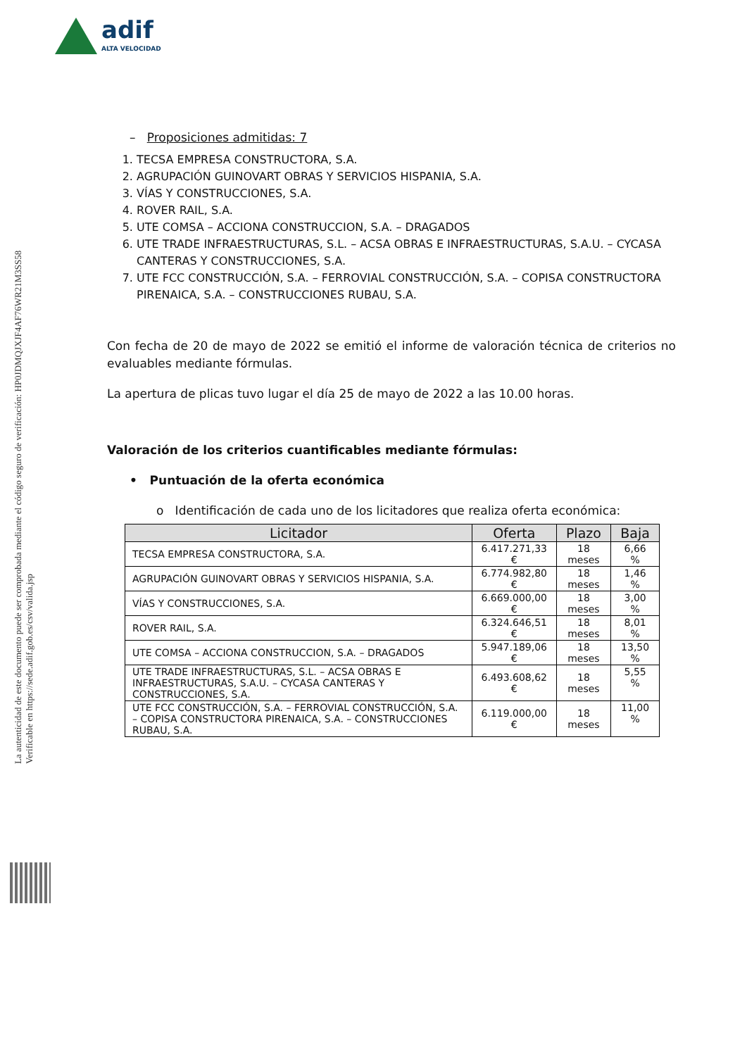adif
ALTA VELOCIDAD
La autenticidad de este documento puede ser comprobada mediante el código seguro de verificación: HP0JDMQJXJF4AF76WR21M3SS58
Verificable en https://sede.adif.gob.es/csv/valida.jsp
– Proposiciones admitidas: 7
1. TECSA EMPRESA CONSTRUCTORA, S.A.
2. AGRUPACIÓN GUINOVART OBRAS Y SERVICIOS HISPANIA, S.A.
3. VÍAS Y CONSTRUCCIONES, S.A.
4. ROVER RAIL, S.A.
5. UTE COMSA – ACCIONA CONSTRUCCION, S.A. – DRAGADOS
6. UTE TRADE INFRAESTRUCTURAS, S.L. – ACSA OBRAS E INFRAESTRUCTURAS, S.A.U. – CYCASA CANTERAS Y CONSTRUCCIONES, S.A.
7. UTE FCC CONSTRUCCIÓN, S.A. – FERROVIAL CONSTRUCCIÓN, S.A. – COPISA CONSTRUCTORA PIRENAICA, S.A. – CONSTRUCCIONES RUBAU, S.A.
Con fecha de 20 de mayo de 2022 se emitió el informe de valoración técnica de criterios no evaluables mediante fórmulas.
La apertura de plicas tuvo lugar el día 25 de mayo de 2022 a las 10.00 horas.
Valoración de los criterios cuantificables mediante fórmulas:
• Puntuación de la oferta económica
o Identificación de cada uno de los licitadores que realiza oferta económica:
| Licitador | Oferta | Plazo | Baja |
| --- | --- | --- | --- |
| TECSA EMPRESA CONSTRUCTORA, S.A. | 6.417.271,33 € | 18 meses | 6,66 % |
| AGRUPACIÓN GUINOVART OBRAS Y SERVICIOS HISPANIA, S.A. | 6.774.982,80 € | 18 meses | 1,46 % |
| VÍAS Y CONSTRUCCIONES, S.A. | 6.669.000,00 € | 18 meses | 3,00 % |
| ROVER RAIL, S.A. | 6.324.646,51 € | 18 meses | 8,01 % |
| UTE COMSA – ACCIONA CONSTRUCCION, S.A. – DRAGADOS | 5.947.189,06 € | 18 meses | 13,50 % |
| UTE TRADE INFRAESTRUCTURAS, S.L. – ACSA OBRAS E INFRAESTRUCTURAS, S.A.U. – CYCASA CANTERAS Y CONSTRUCCIONES, S.A. | 6.493.608,62 € | 18 meses | 5,55 % |
| UTE FCC CONSTRUCCIÓN, S.A. – FERROVIAL CONSTRUCCIÓN, S.A. – COPISA CONSTRUCTORA PIRENAICA, S.A. – CONSTRUCCIONES RUBAU, S.A. | 6.119.000,00 € | 18 meses | 11,00 % |